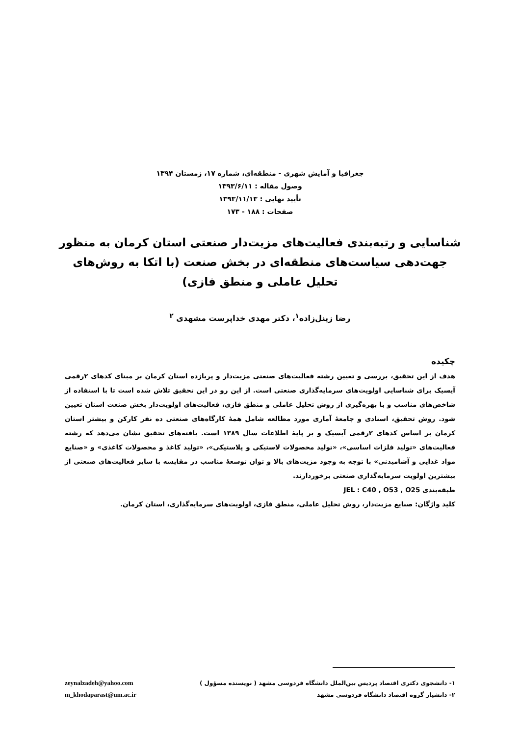جغرافیا و آمایش شهری - منطقه‌ای، شماره ۱۷، زمستان ۱۳۹۴
وصول مقاله : ۱۳۹۳/۶/۱۱
تأیید نهایی : ۱۳۹۳/۱۱/۱۳
صفحات : ۱۸۸ - ۱۷۳
شناسایی و رتبه‌بندی فعالیت‌های مزیت‌دار صنعتی استان کرمان به منظور جهت‌دهی سیاست‌های منطقه‌ای در بخش صنعت (با اتکا به روش‌های تحلیل عاملی و منطق فازی)
رضا زینل‌زاده<sup>۱</sup>، دکتر مهدی خداپرست مشهدی <sup>۲</sup>
چکیده
هدف از این تحقیق، بررسی و تعیین رشته فعالیت‌های صنعتی مزیت‌دار و پربازده استان کرمان بر مبنای کدهای ۲رقمی آیسیک برای شناسایی اولویت‌های سرمایه‌گذاری صنعتی است. از این رو در این تحقیق تلاش شده است تا با استفاده از شاخص‌های مناسب و با بهره‌گیری از روش تحلیل عاملی و منطق فازی، فعالیت‌های اولویت‌دار بخش صنعت استان تعیین شود. روش تحقیق، اسنادی و جامعهٔ آماری مورد مطالعه شامل همهٔ کارگاه‌های صنعتی ده نفر کارکن و بیشتر استان کرمان بر اساس کدهای ۲رقمی آیسیک و بر پایهٔ اطلاعات سال ۱۳۸۹ است. یافته‌های تحقیق نشان می‌دهد که رشته فعالیت‌های «تولید فلزات اساسی»، «تولید محصولات لاستیکی و پلاستیکی»، «تولید کاغذ و محصولات کاغذی» و «صنایع مواد غذایی و آشامیدنی» با توجه به وجود مزیت‌های بالا و توان توسعهٔ مناسب در مقایسه با سایر فعالیت‌های صنعتی از بیشترین اولویت سرمایه‌گذاری صنعتی برخوردارند.
طبقه‌بندی JEL : C40 , O53 , O25
کلید واژگان: صنایع مزیت‌دار، روش تحلیل عاملی، منطق فازی، اولویت‌های سرمایه‌گذاری، استان کرمان.
۱- دانشجوی دکتری اقتصاد پردیس بین‌الملل دانشگاه فردوسی مشهد ( نویسنده مسؤول )
۲- دانشیار گروه اقتصاد دانشگاه فردوسی مشهد
zeynalzadeh@yahoo.com
m_khodaparast@um.ac.ir